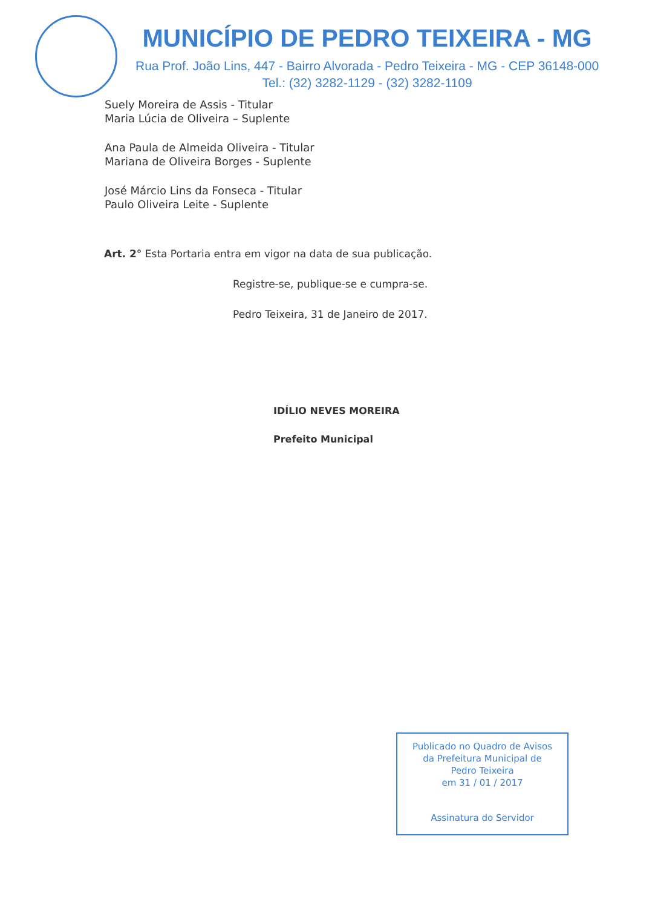MUNICÍPIO DE PEDRO TEIXEIRA - MG
Rua Prof. João Lins, 447 - Bairro Alvorada - Pedro Teixeira - MG - CEP 36148-000
Tel.: (32) 3282-1129 - (32) 3282-1109
Suely Moreira de Assis - Titular
Maria Lúcia de Oliveira – Suplente
Ana Paula de Almeida Oliveira - Titular
Mariana de Oliveira Borges - Suplente
José Márcio Lins da Fonseca - Titular
Paulo Oliveira Leite - Suplente
Art. 2° Esta Portaria entra em vigor na data de sua publicação.
Registre-se, publique-se e cumpra-se.
Pedro Teixeira, 31 de Janeiro de 2017.
IDÍLIO NEVES MOREIRA
Prefeito Municipal
Publicado no Quadro de Avisos
da Prefeitura Municipal de
Pedro Teixeira
em 31 / 01 / 2017
Assinatura do Servidor